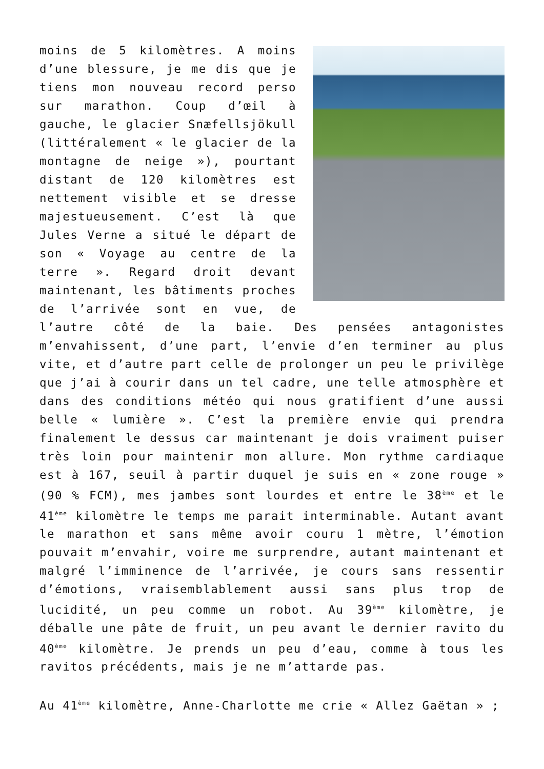moins de 5 kilomètres. A moins d’une blessure, je me dis que je tiens mon nouveau record perso sur marathon. Coup d’œil à gauche, le glacier Snæfellsjökull (littéralement « le glacier de la montagne de neige »), pourtant distant de 120 kilomètres est nettement visible et se dresse majestueusement. C’est là que Jules Verne a situé le départ de son « Voyage au centre de la terre ». Regard droit devant maintenant, les bâtiments proches de l’arrivée sont en vue, de l’autre côté de la baie. Des pensées antagonistes m’envahissent, d’une part, l’envie d’en terminer au plus vite, et d’autre part celle de prolonger un peu le privilège que j’ai à courir dans un tel cadre, une telle atmosphère et dans des conditions météo qui nous gratifient d’une aussi belle « lumière ». C’est la première envie qui prendra finalement le dessus car maintenant je dois vraiment puiser très loin pour maintenir mon allure. Mon rythme cardiaque est à 167, seuil à partir duquel je suis en « zone rouge » (90 % FCM), mes jambes sont lourdes et entre le 38<sup>ème</sup> et le 41<sup>ème</sup> kilomètre le temps me parait interminable. Autant avant le marathon et sans même avoir couru 1 mètre, l’émotion pouvait m’envahir, voire me surprendre, autant maintenant et malgré l’imminence de l’arrivée, je cours sans ressentir d’émotions, vraisemblablement aussi sans plus trop de lucidité, un peu comme un robot. Au 39<sup>ème</sup> kilomètre, je déballe une pâte de fruit, un peu avant le dernier ravito du 40<sup>ème</sup> kilomètre. Je prends un peu d’eau, comme à tous les ravitos précédents, mais je ne m’attarde pas.
Au 41<sup>ème</sup> kilomètre, Anne-Charlotte me crie « Allez Gaëtan » ;